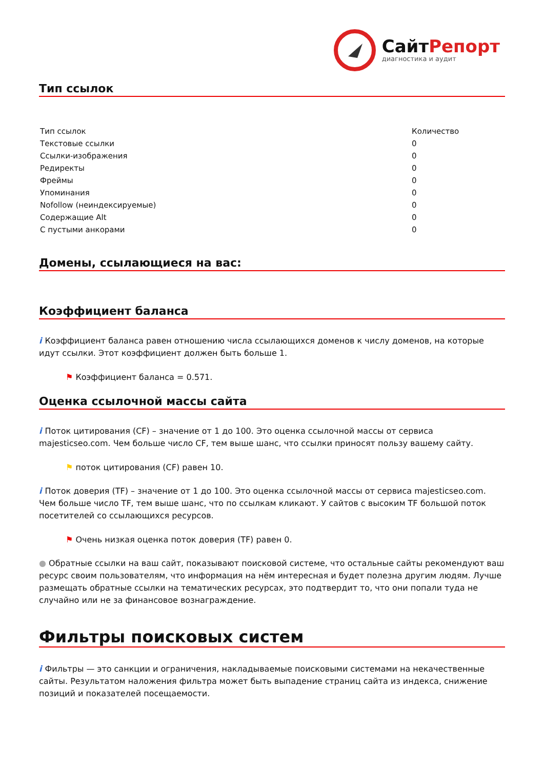СайтРепорт
диагностика и аудит
Тип ссылок
| Тип ссылок | Количество |
| --- | --- |
| Текстовые ссылки | 0 |
| Ссылки-изображения | 0 |
| Редиректы | 0 |
| Фреймы | 0 |
| Упоминания | 0 |
| Nofollow (неиндексируемые) | 0 |
| Содержащие Alt | 0 |
| С пустыми анкорами | 0 |
Домены, ссылающиеся на вас:
Коэффициент баланса
i Коэффициент баланса равен отношению числа ссылающихся доменов к числу доменов, на которые идут ссылки. Этот коэффициент должен быть больше 1.
⚑ Коэффициент баланса = 0.571.
Оценка ссылочной массы сайта
i Поток цитирования (CF) – значение от 1 до 100. Это оценка ссылочной массы от сервиса majesticseo.com. Чем больше число CF, тем выше шанс, что ссылки приносят пользу вашему сайту.
⚑ поток цитирования (CF) равен 10.
i Поток доверия (TF) – значение от 1 до 100. Это оценка ссылочной массы от сервиса majesticseo.com. Чем больше число TF, тем выше шанс, что по ссылкам кликают. У сайтов с высоким TF большой поток посетителей со ссылающихся ресурсов.
⚑ Очень низкая оценка поток доверия (TF) равен 0.
● Обратные ссылки на ваш сайт, показывают поисковой системе, что остальные сайты рекомендуют ваш ресурс своим пользователям, что информация на нём интересная и будет полезна другим людям. Лучше размещать обратные ссылки на тематических ресурсах, это подтвердит то, что они попали туда не случайно или не за финансовое вознаграждение.
Фильтры поисковых систем
i Фильтры — это санкции и ограничения, накладываемые поисковыми системами на некачественные сайты. Результатом наложения фильтра может быть выпадение страниц сайта из индекса, снижение позиций и показателей посещаемости.